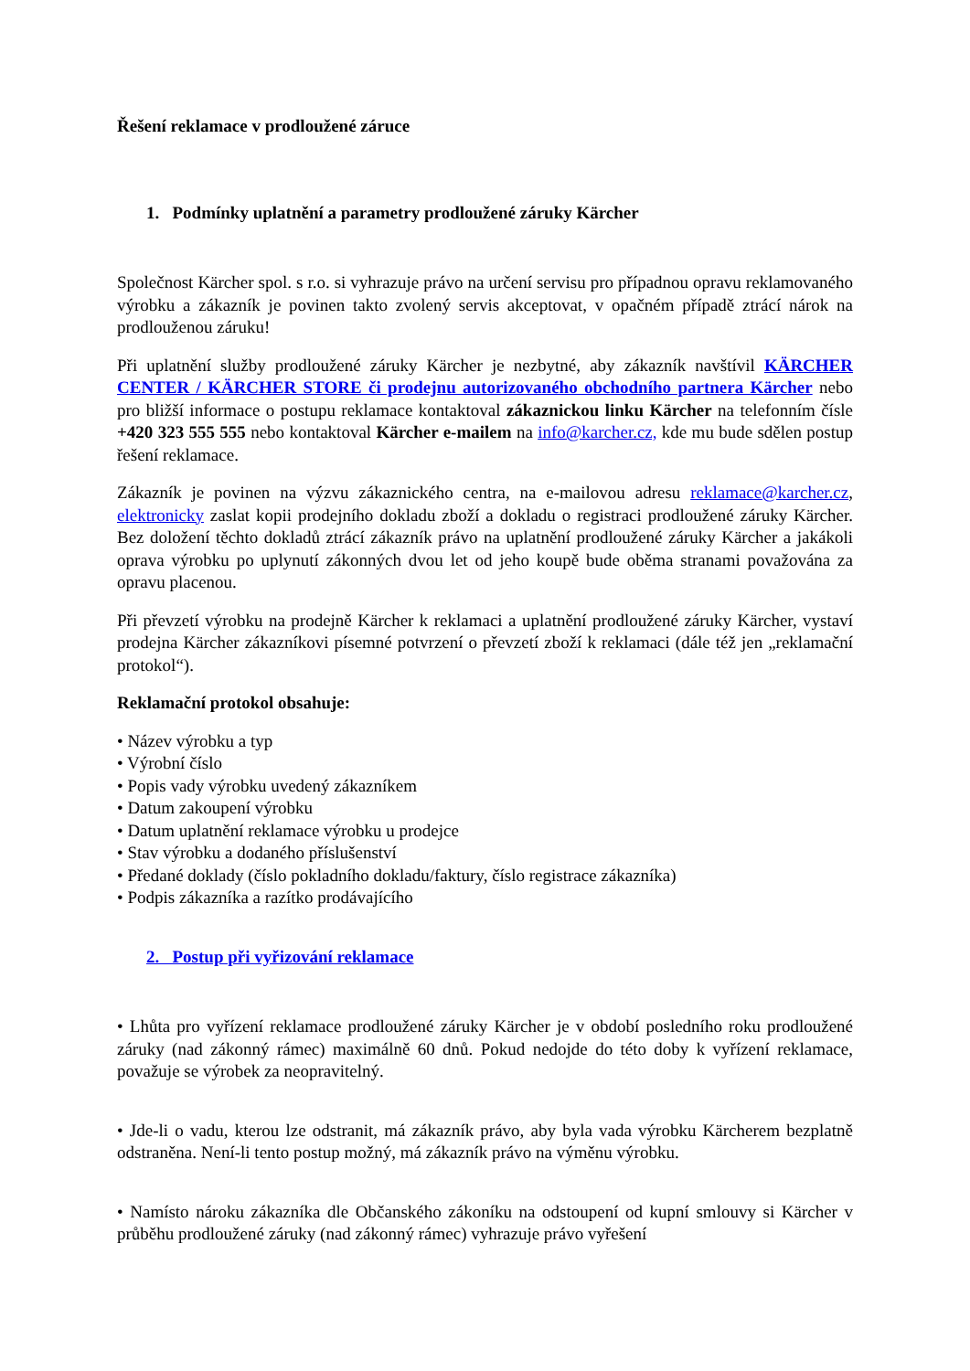Řešení reklamace v prodloužené záruce
1. Podmínky uplatnění a parametry prodloužené záruky Kärcher
Společnost Kärcher spol. s r.o. si vyhrazuje právo na určení servisu pro případnou opravu reklamovaného výrobku a zákazník je povinen takto zvolený servis akceptovat, v opačném případě ztrácí nárok na prodlouženou záruku!
Při uplatnění služby prodloužené záruky Kärcher je nezbytné, aby zákazník navštívil KÄRCHER CENTER / KÄRCHER STORE či prodejnu autorizovaného obchodního partnera Kärcher nebo pro bližší informace o postupu reklamace kontaktoval zákaznickou linku Kärcher na telefonním čísle +420 323 555 555 nebo kontaktoval Kärcher e-mailem na info@karcher.cz, kde mu bude sdělen postup řešení reklamace.
Zákazník je povinen na výzvu zákaznického centra, na e-mailovou adresu reklamace@karcher.cz, elektronicky zaslat kopii prodejního dokladu zboží a dokladu o registraci prodloužené záruky Kärcher. Bez doložení těchto dokladů ztrácí zákazník právo na uplatnění prodloužené záruky Kärcher a jakákoli oprava výrobku po uplynutí zákonných dvou let od jeho koupě bude oběma stranami považována za opravu placenou.
Při převzetí výrobku na prodejně Kärcher k reklamaci a uplatnění prodloužené záruky Kärcher, vystaví prodejna Kärcher zákazníkovi písemné potvrzení o převzetí zboží k reklamaci (dále též jen „reklamační protokol“).
Reklamační protokol obsahuje:
• Název výrobku a typ
• Výrobní číslo
• Popis vady výrobku uvedený zákazníkem
• Datum zakoupení výrobku
• Datum uplatnění reklamace výrobku u prodejce
• Stav výrobku a dodaného příslušenství
• Předané doklady (číslo pokladního dokladu/faktury, číslo registrace zákazníka)
• Podpis zákazníka a razítko prodávajícího
2. Postup při vyřizování reklamace
• Lhůta pro vyřízení reklamace prodloužené záruky Kärcher je v období posledního roku prodloužené záruky (nad zákonný rámec) maximálně 60 dnů. Pokud nedojde do této doby k vyřízení reklamace, považuje se výrobek za neopravitelný.
• Jde-li o vadu, kterou lze odstranit, má zákazník právo, aby byla vada výrobku Kärcherem bezplatně odstraněna. Není-li tento postup možný, má zákazník právo na výměnu výrobku.
• Namísto nároku zákazníka dle Občanského zákoníku na odstoupení od kupní smlouvy si Kärcher v průběhu prodloužené záruky (nad zákonný rámec) vyhrazuje právo vyřešení